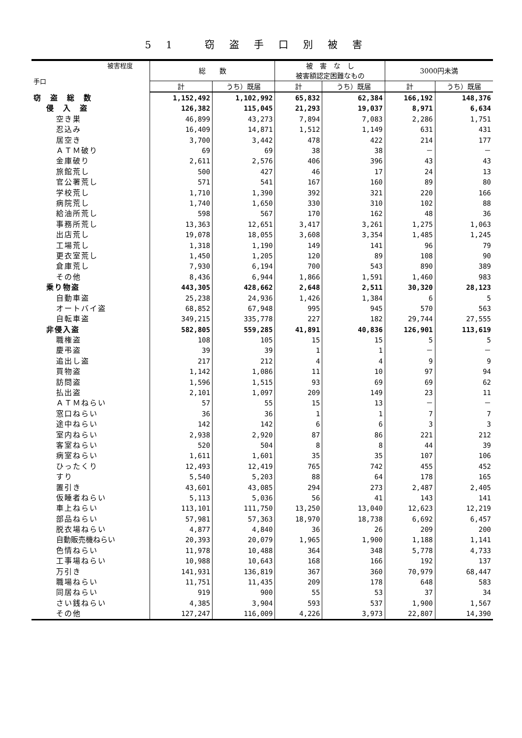51 窃盗手口別被害
| 被害程度 手口 | 総 数 | | 被 害 な し 被害額認定困難なもの | | 3000円未満 | |
| --- | --- | --- | --- | --- | --- | --- |
| | 計 | うち）既届 | 計 | うち）既届 | 計 | うち）既届 |
| 窃 盗 総 数 | 1,152,492 | 1,102,992 | 65,832 | 62,384 | 166,192 | 148,376 |
| 侵 入 盗 | 126,382 | 115,045 | 21,293 | 19,037 | 8,971 | 6,634 |
| 空き巣 | 46,899 | 43,273 | 7,894 | 7,083 | 2,286 | 1,751 |
| 忍込み | 16,409 | 14,871 | 1,512 | 1,149 | 631 | 431 |
| 居空き | 3,700 | 3,442 | 478 | 422 | 214 | 177 |
| ＡＴＭ破り | 69 | 69 | 38 | 38 | － | － |
| 金庫破り | 2,611 | 2,576 | 406 | 396 | 43 | 43 |
| 旅館荒し | 500 | 427 | 46 | 17 | 24 | 13 |
| 官公署荒し | 571 | 541 | 167 | 160 | 89 | 80 |
| 学校荒し | 1,710 | 1,390 | 392 | 321 | 220 | 166 |
| 病院荒し | 1,740 | 1,650 | 330 | 310 | 102 | 88 |
| 給油所荒し | 598 | 567 | 170 | 162 | 48 | 36 |
| 事務所荒し | 13,363 | 12,651 | 3,417 | 3,261 | 1,275 | 1,063 |
| 出店荒し | 19,078 | 18,055 | 3,608 | 3,354 | 1,485 | 1,245 |
| 工場荒し | 1,318 | 1,190 | 149 | 141 | 96 | 79 |
| 更衣室荒し | 1,450 | 1,205 | 120 | 89 | 108 | 90 |
| 倉庫荒し | 7,930 | 6,194 | 700 | 543 | 890 | 389 |
| その他 | 8,436 | 6,944 | 1,866 | 1,591 | 1,460 | 983 |
| 乗り物盗 | 443,305 | 428,662 | 2,648 | 2,511 | 30,320 | 28,123 |
| 自動車盗 | 25,238 | 24,936 | 1,426 | 1,384 | 6 | 5 |
| オートバイ盗 | 68,852 | 67,948 | 995 | 945 | 570 | 563 |
| 自転車盗 | 349,215 | 335,778 | 227 | 182 | 29,744 | 27,555 |
| 非侵入盗 | 582,805 | 559,285 | 41,891 | 40,836 | 126,901 | 113,619 |
| 職権盗 | 108 | 105 | 15 | 15 | 5 | 5 |
| 慶弔盗 | 39 | 39 | 1 | 1 | － | － |
| 追出し盗 | 217 | 212 | 4 | 4 | 9 | 9 |
| 買物盗 | 1,142 | 1,086 | 11 | 10 | 97 | 94 |
| 訪問盗 | 1,596 | 1,515 | 93 | 69 | 69 | 62 |
| 払出盗 | 2,101 | 1,097 | 209 | 149 | 23 | 11 |
| ＡＴＭねらい | 57 | 55 | 15 | 13 | － | － |
| 窓口ねらい | 36 | 36 | 1 | 1 | 7 | 7 |
| 途中ねらい | 142 | 142 | 6 | 6 | 3 | 3 |
| 室内ねらい | 2,938 | 2,920 | 87 | 86 | 221 | 212 |
| 客室ねらい | 520 | 504 | 8 | 8 | 44 | 39 |
| 病室ねらい | 1,611 | 1,601 | 35 | 35 | 107 | 106 |
| ひったくり | 12,493 | 12,419 | 765 | 742 | 455 | 452 |
| すり | 5,540 | 5,203 | 88 | 64 | 178 | 165 |
| 置引き | 43,601 | 43,085 | 294 | 273 | 2,487 | 2,405 |
| 仮睡者ねらい | 5,113 | 5,036 | 56 | 41 | 143 | 141 |
| 車上ねらい | 113,101 | 111,750 | 13,250 | 13,040 | 12,623 | 12,219 |
| 部品ねらい | 57,981 | 57,363 | 18,970 | 18,738 | 6,692 | 6,457 |
| 脱衣場ねらい | 4,877 | 4,840 | 36 | 26 | 209 | 200 |
| 自動販売機ねらい | 20,393 | 20,079 | 1,965 | 1,900 | 1,188 | 1,141 |
| 色情ねらい | 11,978 | 10,488 | 364 | 348 | 5,778 | 4,733 |
| 工事場ねらい | 10,988 | 10,643 | 168 | 166 | 192 | 137 |
| 万引き | 141,931 | 136,819 | 367 | 360 | 70,979 | 68,447 |
| 職場ねらい | 11,751 | 11,435 | 209 | 178 | 648 | 583 |
| 同居ねらい | 919 | 900 | 55 | 53 | 37 | 34 |
| さい銭ねらい | 4,385 | 3,904 | 593 | 537 | 1,900 | 1,567 |
| その他 | 127,247 | 116,009 | 4,226 | 3,973 | 22,807 | 14,390 |